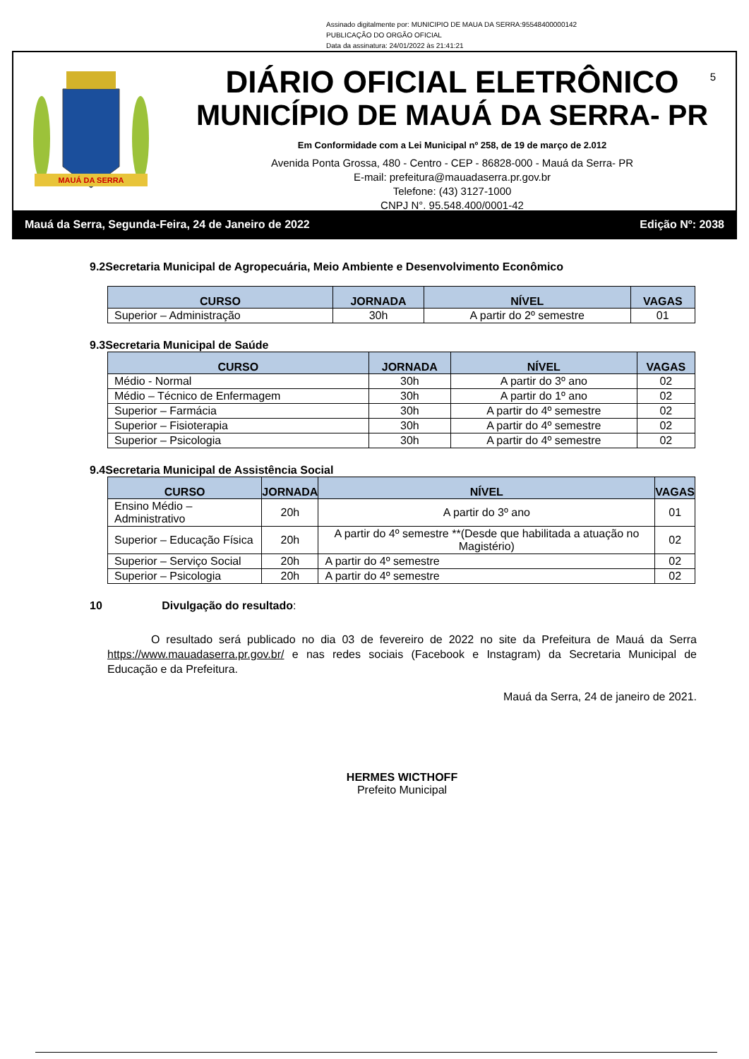Assinado digitalmente por: MUNICIPIO DE MAUA DA SERRA:95548400000142
PUBLICAÇÃO DO ORGÃO OFICIAL
Data da assinatura: 24/01/2022 às 21:41:21
MAUÁ DA SERRA
5
DIÁRIO OFICIAL ELETRÔNICO
MUNICÍPIO DE MAUÁ DA SERRA- PR
Em Conformidade com a Lei Municipal nº 258, de 19 de março de 2.012
Avenida Ponta Grossa, 480 - Centro - CEP - 86828-000 - Mauá da Serra- PR
E-mail: prefeitura@mauadaserra.pr.gov.br
Telefone: (43) 3127-1000
CNPJ N°. 95.548.400/0001-42
Mauá da Serra, Segunda-Feira, 24 de Janeiro de 2022 Edição Nº: 2038
9.2Secretaria Municipal de Agropecuária, Meio Ambiente e Desenvolvimento Econômico
| CURSO | JORNADA | NÍVEL | VAGAS |
| --- | --- | --- | --- |
| Superior – Administração | 30h | A partir do 2º semestre | 01 |
9.3Secretaria Municipal de Saúde
| CURSO | JORNADA | NÍVEL | VAGAS |
| --- | --- | --- | --- |
| Médio - Normal | 30h | A partir do 3º ano | 02 |
| Médio – Técnico de Enfermagem | 30h | A partir do 1º ano | 02 |
| Superior – Farmácia | 30h | A partir do 4º semestre | 02 |
| Superior – Fisioterapia | 30h | A partir do 4º semestre | 02 |
| Superior – Psicologia | 30h | A partir do 4º semestre | 02 |
9.4Secretaria Municipal de Assistência Social
| CURSO | JORNADA | NÍVEL | VAGAS |
| --- | --- | --- | --- |
| Ensino Médio – Administrativo | 20h | A partir do 3º ano | 01 |
| Superior – Educação Física | 20h | A partir do 4º semestre **(Desde que habilitada a atuação no Magistério) | 02 |
| Superior – Serviço Social | 20h | A partir do 4º semestre | 02 |
| Superior – Psicologia | 20h | A partir do 4º semestre | 02 |
10 Divulgação do resultado:
O resultado será publicado no dia 03 de fevereiro de 2022 no site da Prefeitura de Mauá da Serra https://www.mauadaserra.pr.gov.br/ e nas redes sociais (Facebook e Instagram) da Secretaria Municipal de Educação e da Prefeitura.
Mauá da Serra, 24 de janeiro de 2021.
HERMES WICTHOFF
Prefeito Municipal